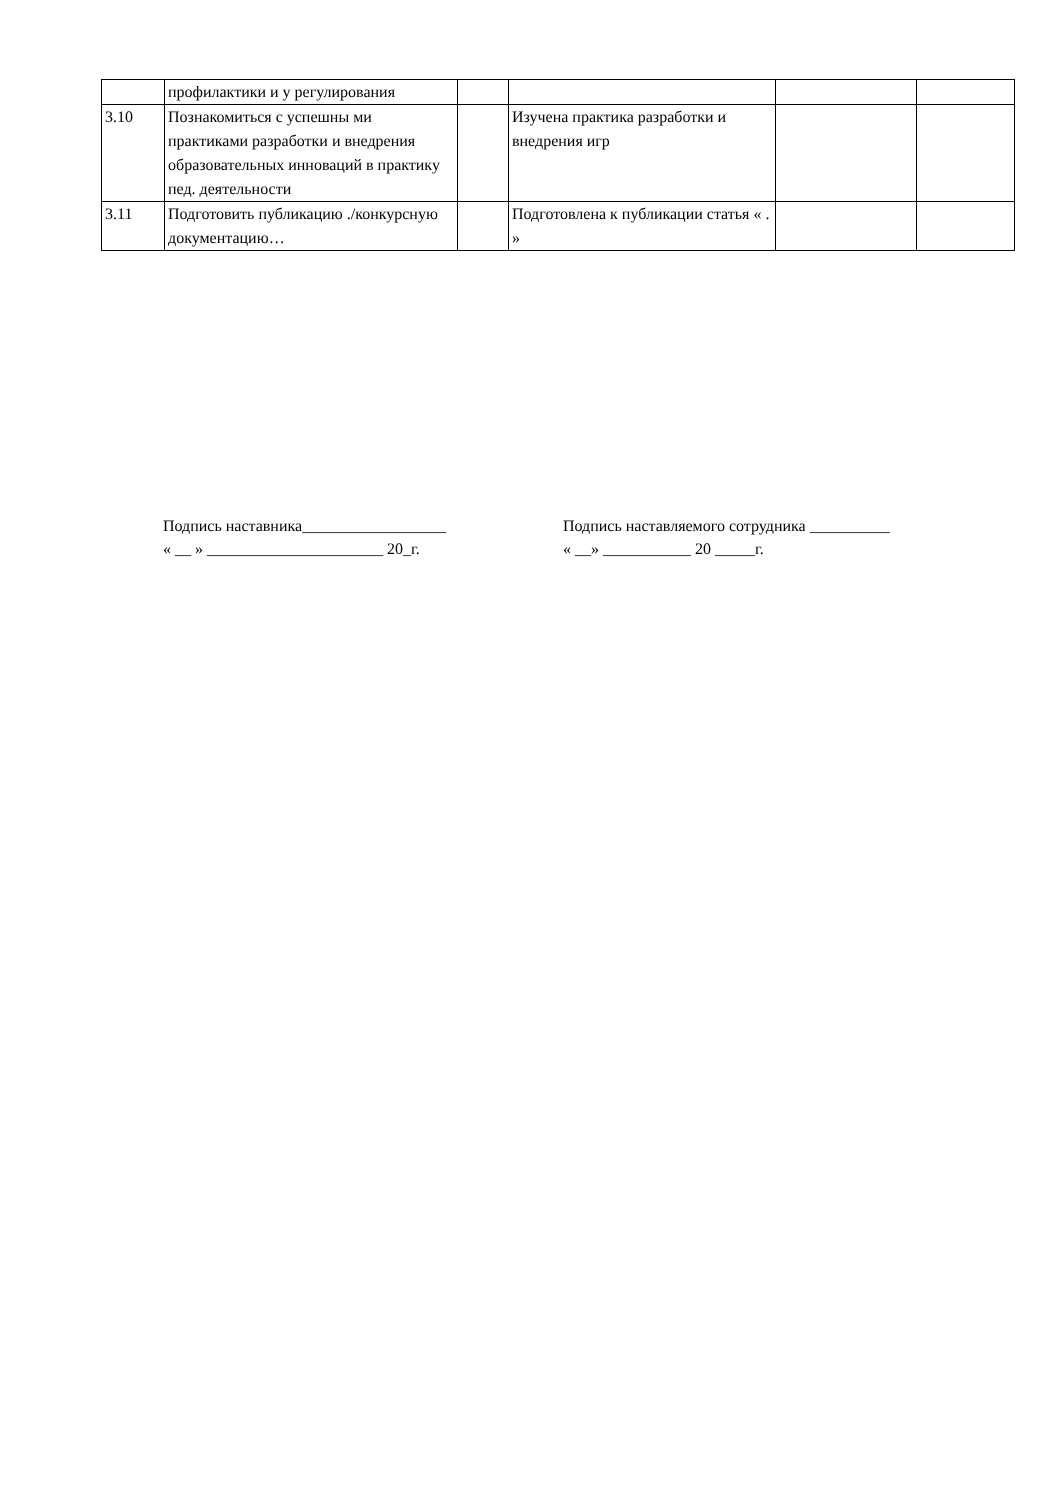| | профилактики и у регулирования | | | | |
| 3.10 | Познакомиться с успешны ми практиками разработки и внедрения образовательных инноваций в практику пед. деятельности | | Изучена практика разработки и внедрения игр | | |
| 3.11 | Подготовить публикацию ./конкурсную документацию… | | Подготовлена к публикации статья « . » | | |
Подпись наставника__________________ Подпись наставляемого сотрудника __________
« __ » ______________________ 20_г. « __» ___________ 20 _____г.